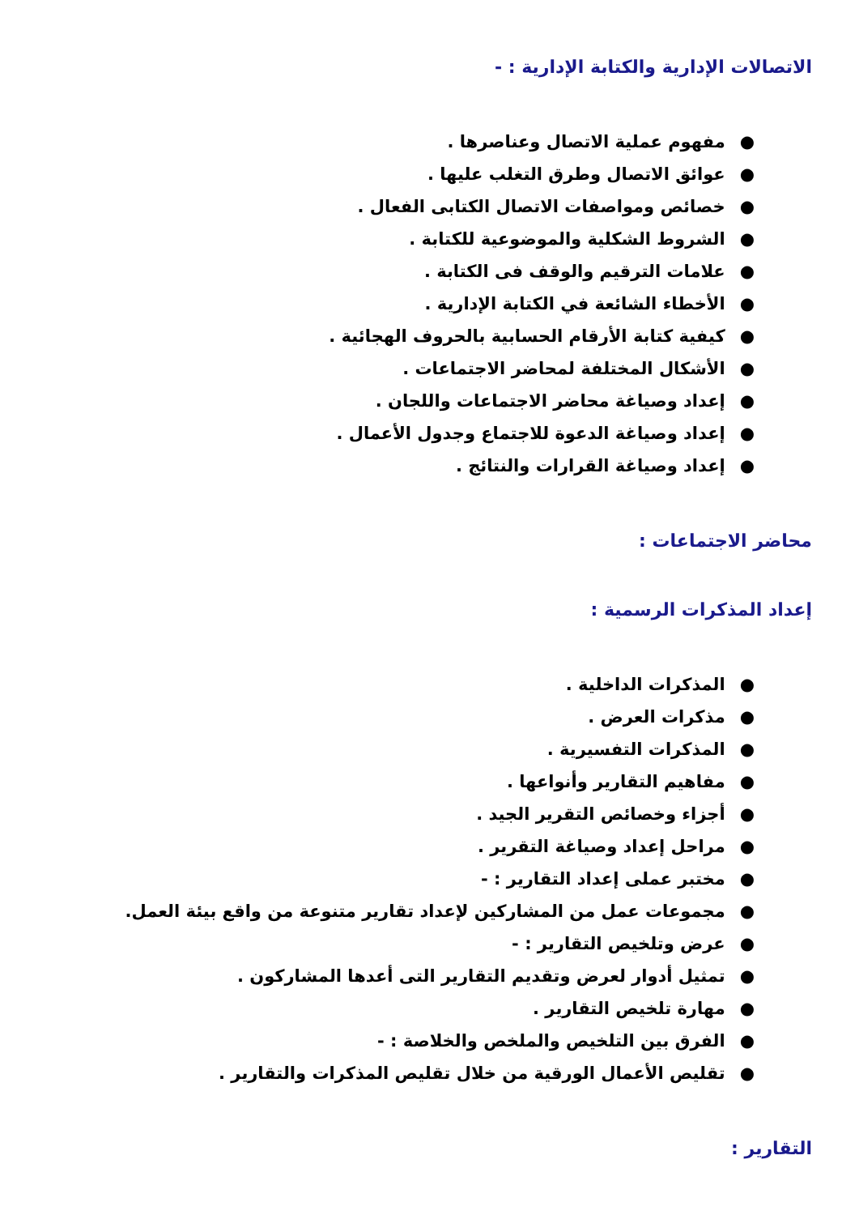الاتصالات الإدارية والكتابة الإدارية : -
● مفهوم عملية الاتصال وعناصرها .
● عوائق الاتصال وطرق التغلب عليها .
● خصائص ومواصفات الاتصال الكتابى الفعال .
● الشروط الشكلية والموضوعية للكتابة .
● علامات الترقيم والوقف فى الكتابة .
● الأخطاء الشائعة في الكتابة الإدارية .
● كيفية كتابة الأرقام الحسابية بالحروف الهجائية .
● الأشكال المختلفة لمحاضر الاجتماعات .
● إعداد وصياغة محاضر الاجتماعات واللجان .
● إعداد وصياغة الدعوة للاجتماع وجدول الأعمال .
● إعداد وصياغة القرارات والنتائج .
محاضر الاجتماعات :
إعداد المذكرات الرسمية :
● المذكرات الداخلية .
● مذكرات العرض .
● المذكرات التفسيرية .
● مفاهيم التقارير وأنواعها .
● أجزاء وخصائص التقرير الجيد .
● مراحل إعداد وصياغة التقرير .
● مختبر عملى إعداد التقارير : -
● مجموعات عمل من المشاركين لإعداد تقارير متنوعة من واقع بيئة العمل.
● عرض وتلخيص التقارير : -
● تمثيل أدوار لعرض وتقديم التقارير التى أعدها المشاركون .
● مهارة تلخيص التقارير .
● الفرق بين التلخيص والملخص والخلاصة : -
● تقليص الأعمال الورقية من خلال تقليص المذكرات والتقارير .
التقارير :